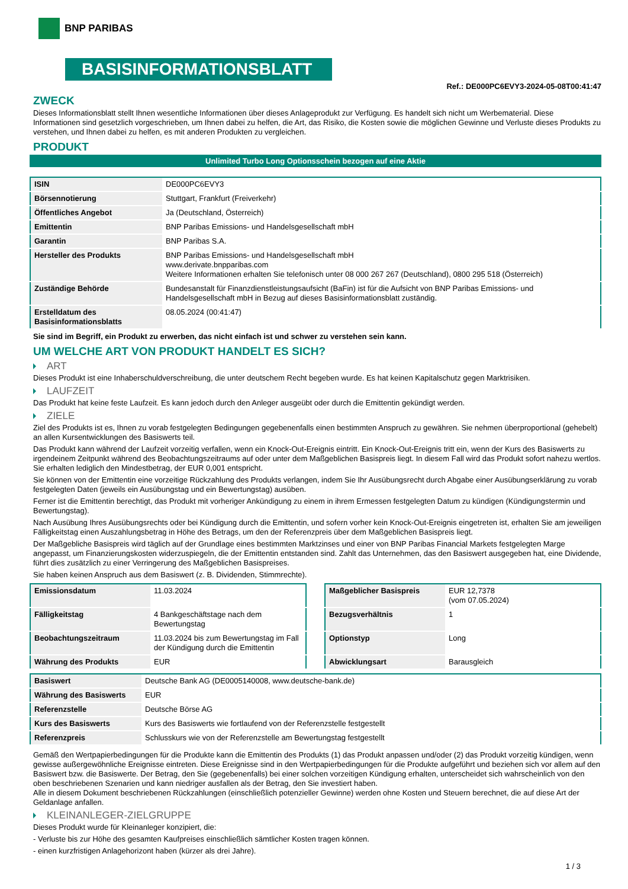BNP PARIBAS
BASISINFORMATIONSBLATT
Ref.: DE000PC6EVY3-2024-05-08T00:41:47
ZWECK
Dieses Informationsblatt stellt Ihnen wesentliche Informationen über dieses Anlageprodukt zur Verfügung. Es handelt sich nicht um Werbematerial. Diese Informationen sind gesetzlich vorgeschrieben, um Ihnen dabei zu helfen, die Art, das Risiko, die Kosten sowie die möglichen Gewinne und Verluste dieses Produkts zu verstehen, und Ihnen dabei zu helfen, es mit anderen Produkten zu vergleichen.
PRODUKT
Unlimited Turbo Long Optionsschein bezogen auf eine Aktie
| ISIN | DE000PC6EVY3 |
| Börsennotierung | Stuttgart, Frankfurt (Freiverkehr) |
| Öffentliches Angebot | Ja (Deutschland, Österreich) |
| Emittentin | BNP Paribas Emissions- und Handelsgesellschaft mbH |
| Garantin | BNP Paribas S.A. |
| Hersteller des Produkts | BNP Paribas Emissions- und Handelsgesellschaft mbH www.derivate.bnpparibas.com Weitere Informationen erhalten Sie telefonisch unter 08 000 267 267 (Deutschland), 0800 295 518 (Österreich) |
| Zuständige Behörde | Bundesanstalt für Finanzdienstleistungsaufsicht (BaFin) ist für die Aufsicht von BNP Paribas Emissions- und Handelsgesellschaft mbH in Bezug auf dieses Basisinformationsblatt zuständig. |
| Erstelldatum des Basisinformationsblatts | 08.05.2024 (00:41:47) |
Sie sind im Begriff, ein Produkt zu erwerben, das nicht einfach ist und schwer zu verstehen sein kann.
UM WELCHE ART VON PRODUKT HANDELT ES SICH?
ART
Dieses Produkt ist eine Inhaberschuldverschreibung, die unter deutschem Recht begeben wurde. Es hat keinen Kapitalschutz gegen Marktrisiken.
LAUFZEIT
Das Produkt hat keine feste Laufzeit. Es kann jedoch durch den Anleger ausgeübt oder durch die Emittentin gekündigt werden.
ZIELE
Ziel des Produkts ist es, Ihnen zu vorab festgelegten Bedingungen gegebenenfalls einen bestimmten Anspruch zu gewähren. Sie nehmen überproportional (gehebelt) an allen Kursentwicklungen des Basiswerts teil.
Das Produkt kann während der Laufzeit vorzeitig verfallen, wenn ein Knock-Out-Ereignis eintritt. Ein Knock-Out-Ereignis tritt ein, wenn der Kurs des Basiswerts zu irgendeinem Zeitpunkt während des Beobachtungszeitraums auf oder unter dem Maßgeblichen Basispreis liegt. In diesem Fall wird das Produkt sofort nahezu wertlos. Sie erhalten lediglich den Mindestbetrag, der EUR 0,001 entspricht.
Sie können von der Emittentin eine vorzeitige Rückzahlung des Produkts verlangen, indem Sie Ihr Ausübungsrecht durch Abgabe einer Ausübungserklärung zu vorab festgelegten Daten (jeweils ein Ausübungstag und ein Bewertungstag) ausüben.
Ferner ist die Emittentin berechtigt, das Produkt mit vorheriger Ankündigung zu einem in ihrem Ermessen festgelegten Datum zu kündigen (Kündigungstermin und Bewertungstag).
Nach Ausübung Ihres Ausübungsrechts oder bei Kündigung durch die Emittentin, und sofern vorher kein Knock-Out-Ereignis eingetreten ist, erhalten Sie am jeweiligen Fälligkeitstag einen Auszahlungsbetrag in Höhe des Betrags, um den der Referenzpreis über dem Maßgeblichen Basispreis liegt.
Der Maßgebliche Basispreis wird täglich auf der Grundlage eines bestimmten Marktzinses und einer von BNP Paribas Financial Markets festgelegten Marge angepasst, um Finanzierungskosten widerzuspiegeln, die der Emittentin entstanden sind. Zahlt das Unternehmen, das den Basiswert ausgegeben hat, eine Dividende, führt dies zusätzlich zu einer Verringerung des Maßgeblichen Basispreises.
Sie haben keinen Anspruch aus dem Basiswert (z. B. Dividenden, Stimmrechte).
| Emissionsdatum | 11.03.2024 |
| Fälligkeitstag | 4 Bankgeschäftstage nach dem Bewertungstag |
| Beobachtungszeitraum | 11.03.2024 bis zum Bewertungstag im Fall der Kündigung durch die Emittentin |
| Währung des Produkts | EUR |
| Maßgeblicher Basispreis | EUR 12,7378 (vom 07.05.2024) |
| Bezugsverhältnis | 1 |
| Optionstyp | Long |
| Abwicklungsart | Barausgleich |
| Basiswert | Deutsche Bank AG (DE0005140008, www.deutsche-bank.de) |
| Währung des Basiswerts | EUR |
| Referenzstelle | Deutsche Börse AG |
| Kurs des Basiswerts | Kurs des Basiswerts wie fortlaufend von der Referenzstelle festgestellt |
| Referenzpreis | Schlusskurs wie von der Referenzstelle am Bewertungstag festgestellt |
Gemäß den Wertpapierbedingungen für die Produkte kann die Emittentin des Produkts (1) das Produkt anpassen und/oder (2) das Produkt vorzeitig kündigen, wenn gewisse außergewöhnliche Ereignisse eintreten. Diese Ereignisse sind in den Wertpapierbedingungen für die Produkte aufgeführt und beziehen sich vor allem auf den Basiswert bzw. die Basiswerte. Der Betrag, den Sie (gegebenenfalls) bei einer solchen vorzeitigen Kündigung erhalten, unterscheidet sich wahrscheinlich von den oben beschriebenen Szenarien und kann niedriger ausfallen als der Betrag, den Sie investiert haben.
Alle in diesem Dokument beschriebenen Rückzahlungen (einschließlich potenzieller Gewinne) werden ohne Kosten und Steuern berechnet, die auf diese Art der Geldanlage anfallen.
KLEINANLEGER-ZIELGRUPPE
Dieses Produkt wurde für Kleinanleger konzipiert, die:
- Verluste bis zur Höhe des gesamten Kaufpreises einschließlich sämtlicher Kosten tragen können.
- einen kurzfristigen Anlagehorizont haben (kürzer als drei Jahre).
1 / 3